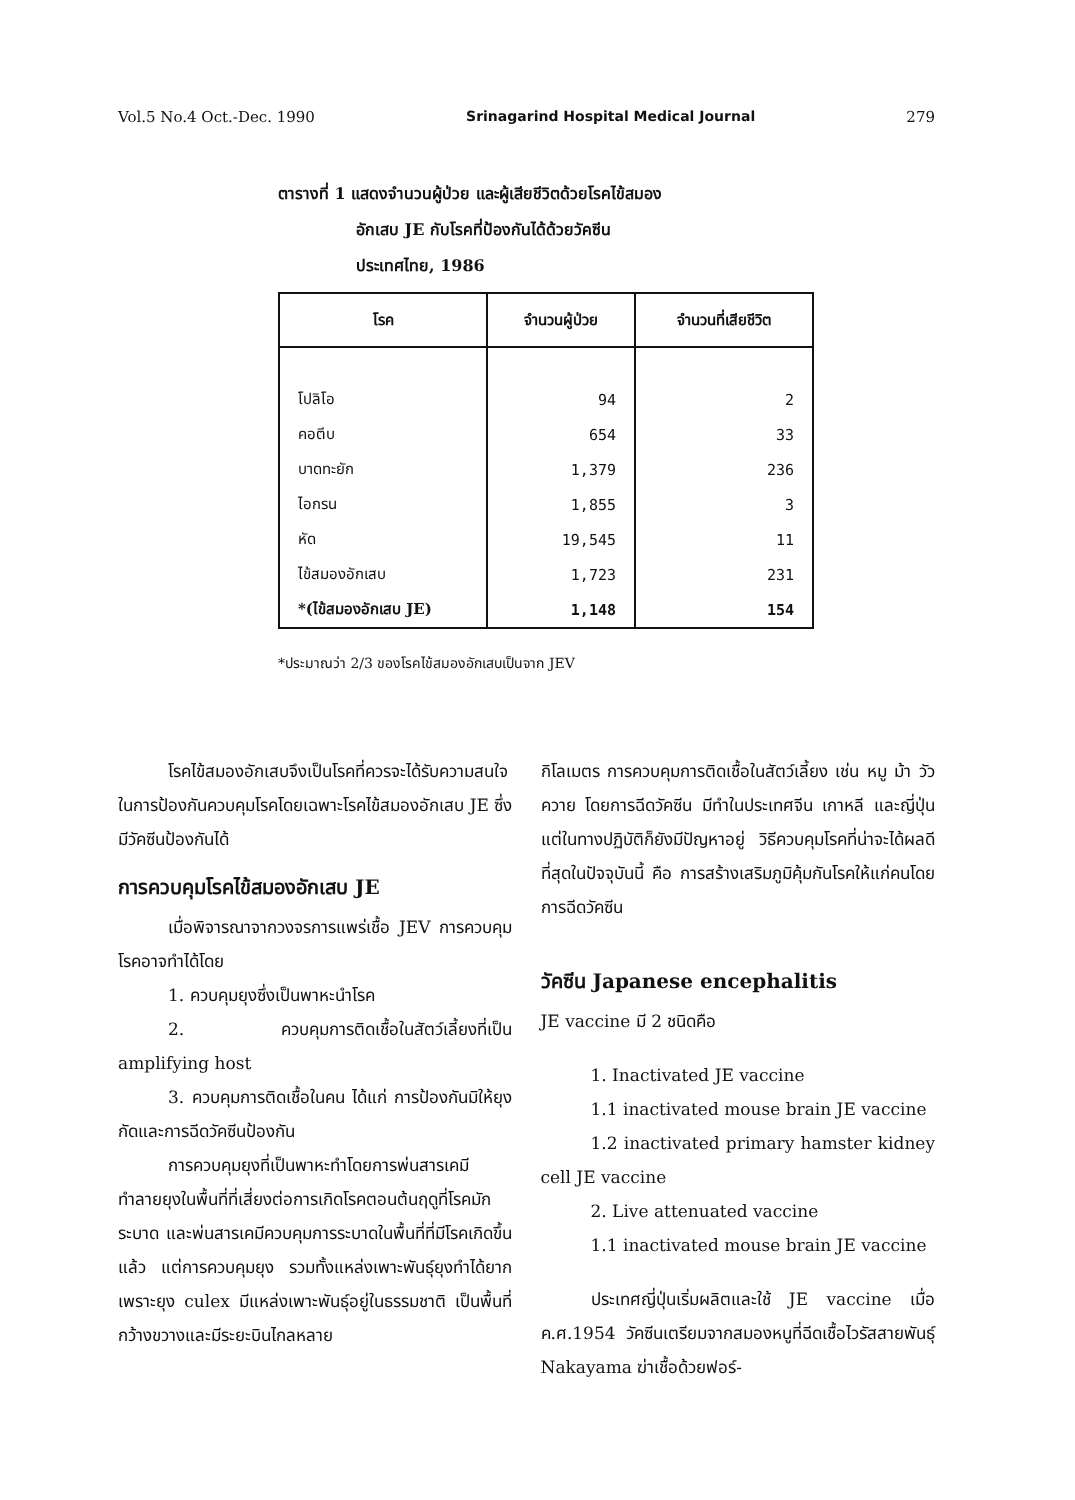Vol.5 No.4 Oct.-Dec. 1990 Srinagarind Hospital Medical Journal 279
ตารางที่ 1 แสดงจำนวนผู้ป่วย และผู้เสียชีวิตด้วยโรคไข้สมอง
อักเสบ JE กับโรคที่ป้องกันได้ด้วยวัคซีน
ประเทศไทย, 1986
| โรค | จำนวนผู้ป่วย | จำนวนที่เสียชีวิต |
| --- | --- | --- |
| โปลิโอ | 94 | 2 |
| คอตีบ | 654 | 33 |
| บาดทะยัก | 1,379 | 236 |
| ไอกรน | 1,855 | 3 |
| หัด | 19,545 | 11 |
| ไข้สมองอักเสบ | 1,723 | 231 |
| *(ไข้สมองอักเสบ JE) | 1,148 | 154 |
*ประมาณว่า 2/3 ของโรคไข้สมองอักเสบเป็นจาก JEV
โรคไข้สมองอักเสบจึงเป็นโรคที่ควรจะได้รับความสนใจในการป้องกันควบคุมโรคโดยเฉพาะโรคไข้สมองอักเสบ JE ซึ่งมีวัคซีนป้องกันได้
การควบคุมโรคไข้สมองอักเสบ JE
เมื่อพิจารณาจากวงจรการแพร่เชื้อ JEV การควบคุมโรคอาจทำได้โดย
1. ควบคุมยุงซึ่งเป็นพาหะนำโรค
2. ควบคุมการติดเชื้อในสัตว์เลี้ยงที่เป็น amplifying host
3. ควบคุมการติดเชื้อในคน ได้แก่ การป้องกันมิให้ยุงกัดและการฉีดวัคซีนป้องกัน
การควบคุมยุงที่เป็นพาหะทำโดยการพ่นสารเคมีทำลายยุงในพื้นที่ที่เสี่ยงต่อการเกิดโรคตอนต้นฤดูที่โรคมักระบาด และพ่นสารเคมีควบคุมการระบาดในพื้นที่ที่มีโรคเกิดขึ้นแล้ว แต่การควบคุมยุง รวมทั้งแหล่งเพาะพันธุ์ยุงทำได้ยาก เพราะยุง culex มีแหล่งเพาะพันธุ์อยู่ในธรรมชาติ เป็นพื้นที่กว้างขวางและมีระยะบินไกลหลาย
กิโลเมตร การควบคุมการติดเชื้อในสัตว์เลี้ยง เช่น หมู ม้า วัว ควาย โดยการฉีดวัคซีน มีทำในประเทศจีน เกาหลี และญี่ปุ่น แต่ในทางปฏิบัติก็ยังมีปัญหาอยู่ วิธีควบคุมโรคที่น่าจะได้ผลดีที่สุดในปัจจุบันนี้ คือ การสร้างเสริมภูมิคุ้มกันโรคให้แก่คนโดยการฉีดวัคซีน
วัคซีน Japanese encephalitis
JE vaccine มี 2 ชนิดคือ
1. Inactivated JE vaccine
1.1 inactivated mouse brain JE vaccine
1.2 inactivated primary hamster kidney cell JE vaccine
2. Live attenuated vaccine
1.1 inactivated mouse brain JE vaccine
ประเทศญี่ปุ่นเริ่มผลิตและใช้ JE vaccine เมื่อ ค.ศ.1954 วัคซีนเตรียมจากสมองหนูที่ฉีดเชื้อไวรัสสายพันธุ์ Nakayama ฆ่าเชื้อด้วยฟอร์-